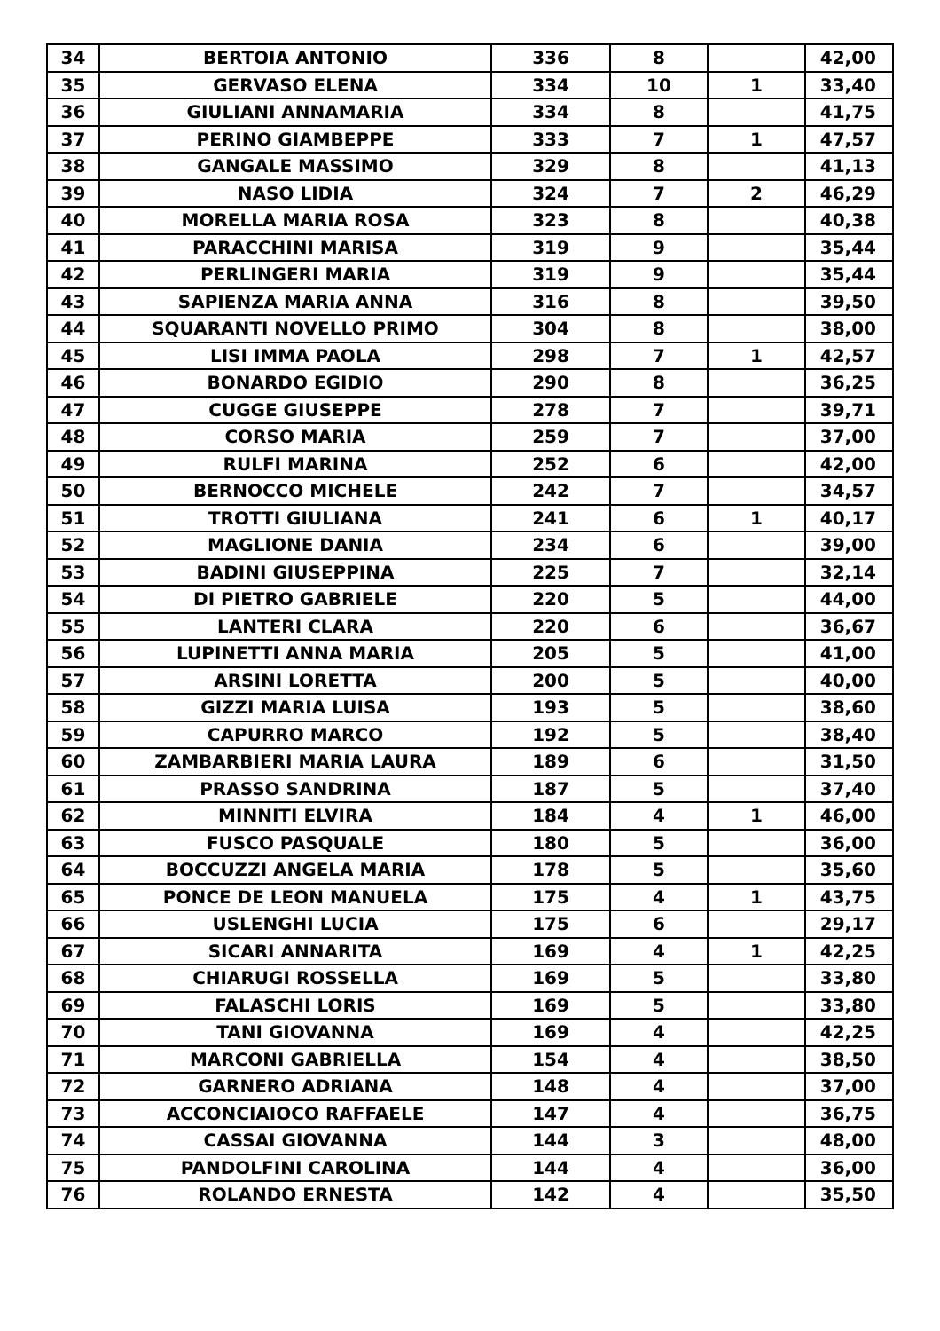| 34 | BERTOIA ANTONIO | 336 | 8 | | 42,00 |
| 35 | GERVASO ELENA | 334 | 10 | 1 | 33,40 |
| 36 | GIULIANI ANNAMARIA | 334 | 8 | | 41,75 |
| 37 | PERINO GIAMBEPPE | 333 | 7 | 1 | 47,57 |
| 38 | GANGALE MASSIMO | 329 | 8 | | 41,13 |
| 39 | NASO LIDIA | 324 | 7 | 2 | 46,29 |
| 40 | MORELLA MARIA ROSA | 323 | 8 | | 40,38 |
| 41 | PARACCHINI MARISA | 319 | 9 | | 35,44 |
| 42 | PERLINGERI MARIA | 319 | 9 | | 35,44 |
| 43 | SAPIENZA MARIA ANNA | 316 | 8 | | 39,50 |
| 44 | SQUARANTI NOVELLO PRIMO | 304 | 8 | | 38,00 |
| 45 | LISI IMMA PAOLA | 298 | 7 | 1 | 42,57 |
| 46 | BONARDO EGIDIO | 290 | 8 | | 36,25 |
| 47 | CUGGE GIUSEPPE | 278 | 7 | | 39,71 |
| 48 | CORSO MARIA | 259 | 7 | | 37,00 |
| 49 | RULFI MARINA | 252 | 6 | | 42,00 |
| 50 | BERNOCCO MICHELE | 242 | 7 | | 34,57 |
| 51 | TROTTI GIULIANA | 241 | 6 | 1 | 40,17 |
| 52 | MAGLIONE DANIA | 234 | 6 | | 39,00 |
| 53 | BADINI GIUSEPPINA | 225 | 7 | | 32,14 |
| 54 | DI PIETRO GABRIELE | 220 | 5 | | 44,00 |
| 55 | LANTERI CLARA | 220 | 6 | | 36,67 |
| 56 | LUPINETTI ANNA MARIA | 205 | 5 | | 41,00 |
| 57 | ARSINI LORETTA | 200 | 5 | | 40,00 |
| 58 | GIZZI MARIA LUISA | 193 | 5 | | 38,60 |
| 59 | CAPURRO MARCO | 192 | 5 | | 38,40 |
| 60 | ZAMBARBIERI MARIA LAURA | 189 | 6 | | 31,50 |
| 61 | PRASSO SANDRINA | 187 | 5 | | 37,40 |
| 62 | MINNITI ELVIRA | 184 | 4 | 1 | 46,00 |
| 63 | FUSCO PASQUALE | 180 | 5 | | 36,00 |
| 64 | BOCCUZZI ANGELA MARIA | 178 | 5 | | 35,60 |
| 65 | PONCE DE LEON MANUELA | 175 | 4 | 1 | 43,75 |
| 66 | USLENGHI LUCIA | 175 | 6 | | 29,17 |
| 67 | SICARI ANNARITA | 169 | 4 | 1 | 42,25 |
| 68 | CHIARUGI ROSSELLA | 169 | 5 | | 33,80 |
| 69 | FALASCHI LORIS | 169 | 5 | | 33,80 |
| 70 | TANI GIOVANNA | 169 | 4 | | 42,25 |
| 71 | MARCONI GABRIELLA | 154 | 4 | | 38,50 |
| 72 | GARNERO ADRIANA | 148 | 4 | | 37,00 |
| 73 | ACCONCIAIOCO RAFFAELE | 147 | 4 | | 36,75 |
| 74 | CASSAI GIOVANNA | 144 | 3 | | 48,00 |
| 75 | PANDOLFINI CAROLINA | 144 | 4 | | 36,00 |
| 76 | ROLANDO ERNESTA | 142 | 4 | | 35,50 |